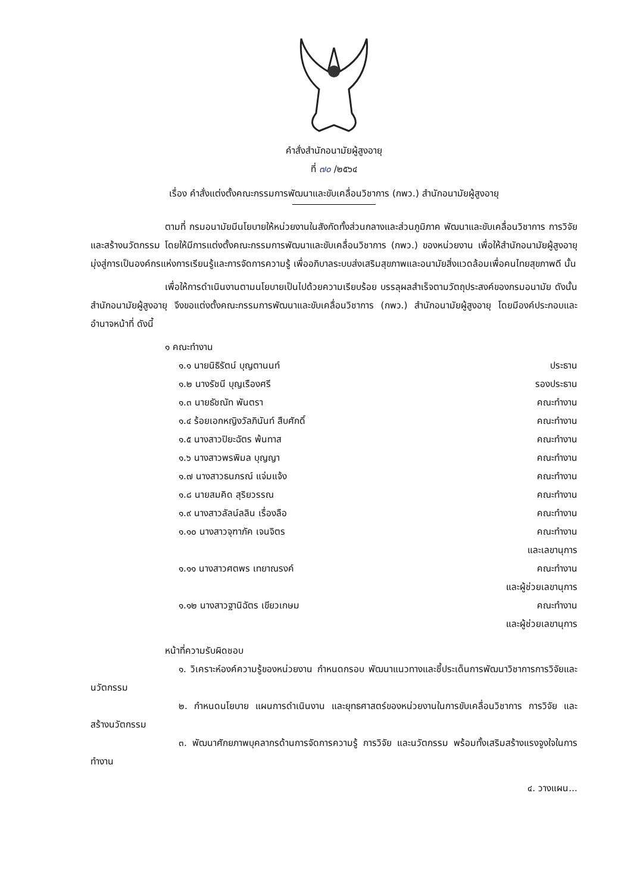คำสั่งสำนักอนามัยผู้สูงอายุ
ที่ ๗๐ /๒๕๖๔
เรื่อง คำสั่งแต่งตั้งคณะกรรมการพัฒนาและขับเคลื่อนวิชาการ (กพว.) สำนักอนามัยผู้สูงอายุ
ตามที่ กรมอนามัยมีนโยบายให้หน่วยงานในสังกัดทั้งส่วนกลางและส่วนภูมิภาค พัฒนาและขับเคลื่อนวิชาการ การวิจัยและสร้างนวัตกรรม โดยให้มีการแต่งตั้งคณะกรรมการพัฒนาและขับเคลื่อนวิชาการ (กพว.) ของหน่วยงาน เพื่อให้สำนักอนามัยผู้สูงอายุมุ่งสู่การเป็นองค์กรแห่งการเรียนรู้และการจัดการความรู้ เพื่ออภิบาลระบบส่งเสริมสุขภาพและอนามัยสิ่งแวดล้อมเพื่อคนไทยสุขภาพดี นั้น
เพื่อให้การดำเนินงานตามนโยบายเป็นไปด้วยความเรียบร้อย บรรลุผลสำเร็จตามวัตถุประสงค์ของกรมอนามัย ดังนั้นสำนักอนามัยผู้สูงอายุ จึงขอแต่งตั้งคณะกรรมการพัฒนาและขับเคลื่อนวิชาการ (กพว.) สำนักอนามัยผู้สูงอายุ โดยมีองค์ประกอบและอำนาจหน้าที่ ดังนี้
๑ คณะทำงาน
๑.๑ นายนิธิรัตน์ บุญตานนท์ ประธาน
๑.๒ นางรัชนี บุญเรืองศรี รองประธาน
๑.๓ นายธัชณัท พันตรา คณะทำงาน
๑.๔ ร้อยเอกหญิงวัลภินันท์ สืบศักดิ์ คณะทำงาน
๑.๕ นางสาวปิยะฉัตร พ้นทาส คณะทำงาน
๑.๖ นางสาวพรพิมล บุญญา คณะทำงาน
๑.๗ นางสาวธนภรณ์ แจ่มแจ้ง คณะทำงาน
๑.๘ นายสมคิด สุริยวรรณ คณะทำงาน
๑.๙ นางสาวลัลน์ลลิน เรื่องลือ คณะทำงาน
๑.๑๐ นางสาวจุฑาภัค เจนจิตร คณะทำงาน
และเลขานุการ
๑.๑๑ นางสาวศตพร เทยาณรงค์ คณะทำงาน
และผู้ช่วยเลขานุการ
๑.๑๒ นางสาวฐานิฉัตร เขียวเกษม คณะทำงาน
และผู้ช่วยเลขานุการ
หน้าที่ความรับผิดชอบ
๑. วิเคราะห์องค์ความรู้ของหน่วยงาน กำหนดกรอบ พัฒนาแนวทางและชี้ประเด็นการพัฒนาวิชาการการวิจัยและนวัตกรรม
๒. กำหนดนโยบาย แผนการดำเนินงาน และยุทธศาสตร์ของหน่วยงานในการขับเคลื่อนวิชาการ การวิจัย และสร้างนวัตกรรม
๓. พัฒนาศักยภาพบุคลากรด้านการจัดการความรู้ การวิจัย และนวัตกรรม พร้อมทั้งเสริมสร้างแรงจูงใจในการทำงาน
๔. วางแผน...